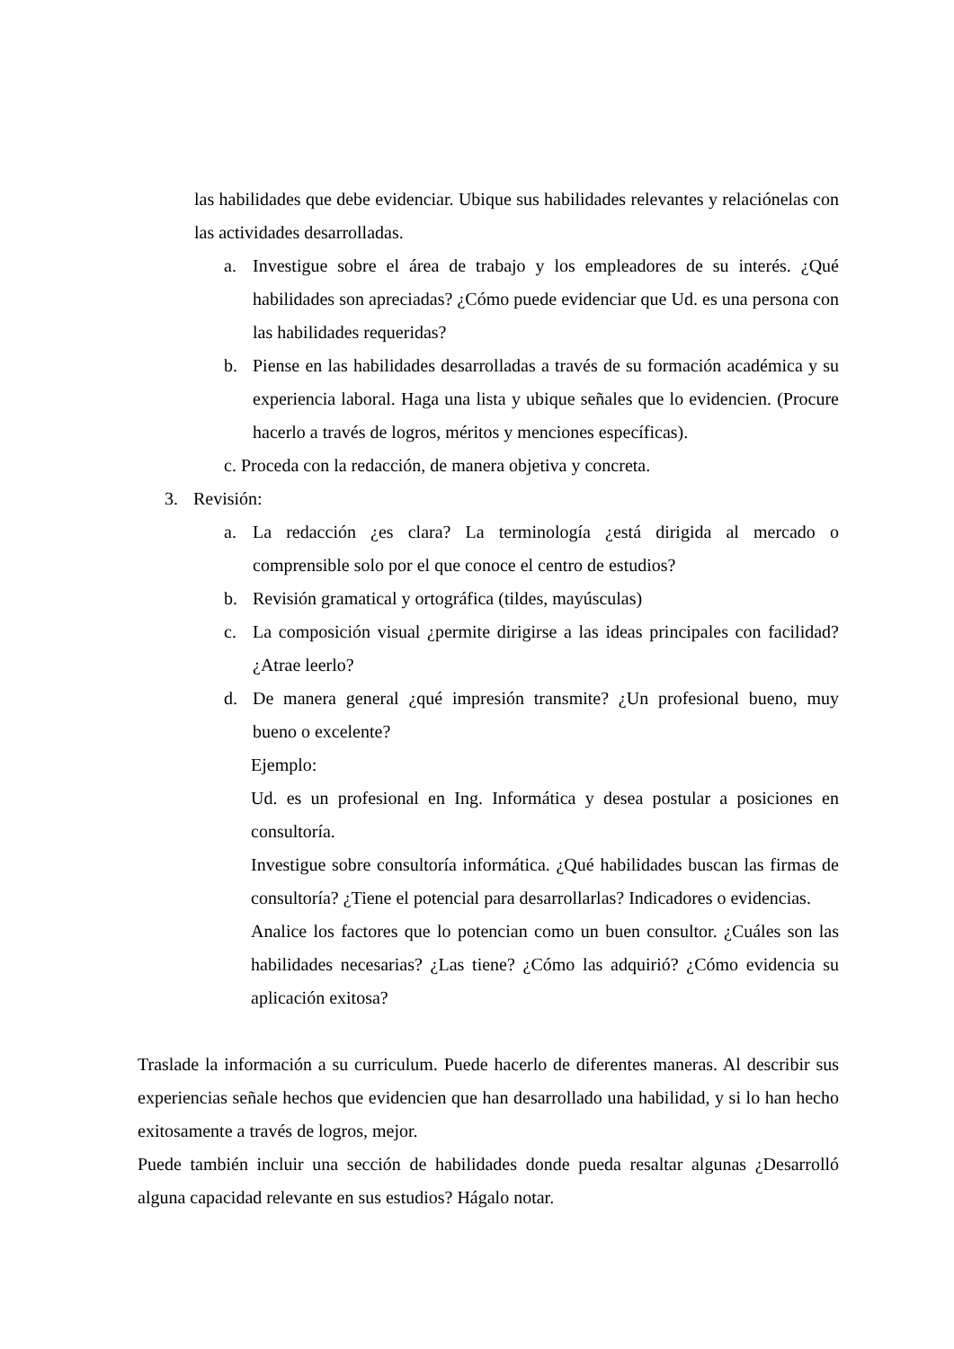las habilidades que debe evidenciar. Ubique sus habilidades relevantes y relaciónelas con las actividades desarrolladas.
a. Investigue sobre el área de trabajo y los empleadores de su interés. ¿Qué habilidades son apreciadas? ¿Cómo puede evidenciar que Ud. es una persona con las habilidades requeridas?
b. Piense en las habilidades desarrolladas a través de su formación académica y su experiencia laboral. Haga una lista y ubique señales que lo evidencien. (Procure hacerlo a través de logros, méritos y menciones específicas).
c. Proceda con la redacción, de manera objetiva y concreta.
3. Revisión:
a. La redacción ¿es clara? La terminología ¿está dirigida al mercado o comprensible solo por el que conoce el centro de estudios?
b. Revisión gramatical y ortográfica (tildes, mayúsculas)
c. La composición visual ¿permite dirigirse a las ideas principales con facilidad? ¿Atrae leerlo?
d. De manera general ¿qué impresión transmite? ¿Un profesional bueno, muy bueno o excelente?
Ejemplo:
Ud. es un profesional en Ing. Informática y desea postular a posiciones en consultoría.
Investigue sobre consultoría informática. ¿Qué habilidades buscan las firmas de consultoría? ¿Tiene el potencial para desarrollarlas? Indicadores o evidencias.
Analice los factores que lo potencian como un buen consultor. ¿Cuáles son las habilidades necesarias? ¿Las tiene? ¿Cómo las adquirió? ¿Cómo evidencia su aplicación exitosa?
Traslade la información a su curriculum. Puede hacerlo de diferentes maneras. Al describir sus experiencias señale hechos que evidencien que han desarrollado una habilidad, y si lo han hecho exitosamente a través de logros, mejor.
Puede también incluir una sección de habilidades donde pueda resaltar algunas ¿Desarrolló alguna capacidad relevante en sus estudios? Hágalo notar.